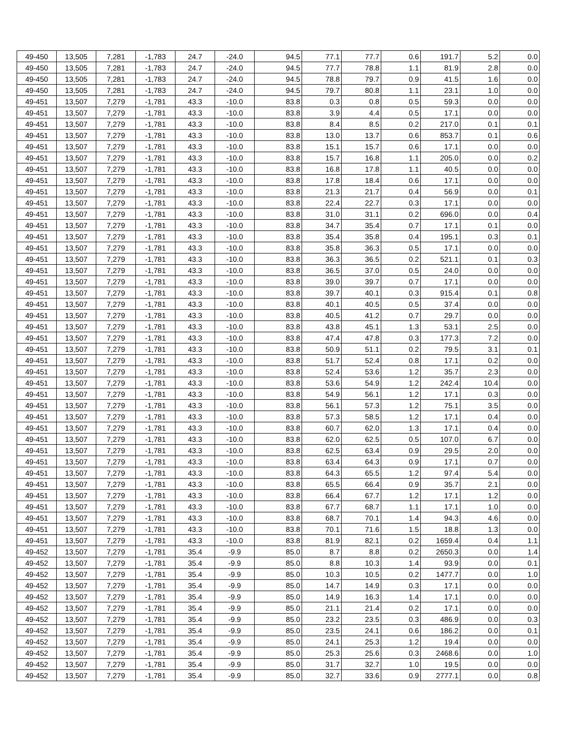| 49-450 | 13,505 | 7,281 | -1,783 | 24.7 | -24.0 | 94.5 | 77.1 | 77.7 | 0.6 | 191.7 | 5.2 | 0.0 |
| 49-450 | 13,505 | 7,281 | -1,783 | 24.7 | -24.0 | 94.5 | 77.7 | 78.8 | 1.1 | 81.9 | 2.8 | 0.0 |
| 49-450 | 13,505 | 7,281 | -1,783 | 24.7 | -24.0 | 94.5 | 78.8 | 79.7 | 0.9 | 41.5 | 1.6 | 0.0 |
| 49-450 | 13,505 | 7,281 | -1,783 | 24.7 | -24.0 | 94.5 | 79.7 | 80.8 | 1.1 | 23.1 | 1.0 | 0.0 |
| 49-451 | 13,507 | 7,279 | -1,781 | 43.3 | -10.0 | 83.8 | 0.3 | 0.8 | 0.5 | 59.3 | 0.0 | 0.0 |
| 49-451 | 13,507 | 7,279 | -1,781 | 43.3 | -10.0 | 83.8 | 3.9 | 4.4 | 0.5 | 17.1 | 0.0 | 0.0 |
| 49-451 | 13,507 | 7,279 | -1,781 | 43.3 | -10.0 | 83.8 | 8.4 | 8.5 | 0.2 | 217.0 | 0.1 | 0.1 |
| 49-451 | 13,507 | 7,279 | -1,781 | 43.3 | -10.0 | 83.8 | 13.0 | 13.7 | 0.6 | 853.7 | 0.1 | 0.6 |
| 49-451 | 13,507 | 7,279 | -1,781 | 43.3 | -10.0 | 83.8 | 15.1 | 15.7 | 0.6 | 17.1 | 0.0 | 0.0 |
| 49-451 | 13,507 | 7,279 | -1,781 | 43.3 | -10.0 | 83.8 | 15.7 | 16.8 | 1.1 | 205.0 | 0.0 | 0.2 |
| 49-451 | 13,507 | 7,279 | -1,781 | 43.3 | -10.0 | 83.8 | 16.8 | 17.8 | 1.1 | 40.5 | 0.0 | 0.0 |
| 49-451 | 13,507 | 7,279 | -1,781 | 43.3 | -10.0 | 83.8 | 17.8 | 18.4 | 0.6 | 17.1 | 0.0 | 0.0 |
| 49-451 | 13,507 | 7,279 | -1,781 | 43.3 | -10.0 | 83.8 | 21.3 | 21.7 | 0.4 | 56.9 | 0.0 | 0.1 |
| 49-451 | 13,507 | 7,279 | -1,781 | 43.3 | -10.0 | 83.8 | 22.4 | 22.7 | 0.3 | 17.1 | 0.0 | 0.0 |
| 49-451 | 13,507 | 7,279 | -1,781 | 43.3 | -10.0 | 83.8 | 31.0 | 31.1 | 0.2 | 696.0 | 0.0 | 0.4 |
| 49-451 | 13,507 | 7,279 | -1,781 | 43.3 | -10.0 | 83.8 | 34.7 | 35.4 | 0.7 | 17.1 | 0.1 | 0.0 |
| 49-451 | 13,507 | 7,279 | -1,781 | 43.3 | -10.0 | 83.8 | 35.4 | 35.8 | 0.4 | 195.1 | 0.3 | 0.1 |
| 49-451 | 13,507 | 7,279 | -1,781 | 43.3 | -10.0 | 83.8 | 35.8 | 36.3 | 0.5 | 17.1 | 0.0 | 0.0 |
| 49-451 | 13,507 | 7,279 | -1,781 | 43.3 | -10.0 | 83.8 | 36.3 | 36.5 | 0.2 | 521.1 | 0.1 | 0.3 |
| 49-451 | 13,507 | 7,279 | -1,781 | 43.3 | -10.0 | 83.8 | 36.5 | 37.0 | 0.5 | 24.0 | 0.0 | 0.0 |
| 49-451 | 13,507 | 7,279 | -1,781 | 43.3 | -10.0 | 83.8 | 39.0 | 39.7 | 0.7 | 17.1 | 0.0 | 0.0 |
| 49-451 | 13,507 | 7,279 | -1,781 | 43.3 | -10.0 | 83.8 | 39.7 | 40.1 | 0.3 | 915.4 | 0.1 | 0.8 |
| 49-451 | 13,507 | 7,279 | -1,781 | 43.3 | -10.0 | 83.8 | 40.1 | 40.5 | 0.5 | 37.4 | 0.0 | 0.0 |
| 49-451 | 13,507 | 7,279 | -1,781 | 43.3 | -10.0 | 83.8 | 40.5 | 41.2 | 0.7 | 29.7 | 0.0 | 0.0 |
| 49-451 | 13,507 | 7,279 | -1,781 | 43.3 | -10.0 | 83.8 | 43.8 | 45.1 | 1.3 | 53.1 | 2.5 | 0.0 |
| 49-451 | 13,507 | 7,279 | -1,781 | 43.3 | -10.0 | 83.8 | 47.4 | 47.8 | 0.3 | 177.3 | 7.2 | 0.0 |
| 49-451 | 13,507 | 7,279 | -1,781 | 43.3 | -10.0 | 83.8 | 50.9 | 51.1 | 0.2 | 79.5 | 3.1 | 0.1 |
| 49-451 | 13,507 | 7,279 | -1,781 | 43.3 | -10.0 | 83.8 | 51.7 | 52.4 | 0.8 | 17.1 | 0.2 | 0.0 |
| 49-451 | 13,507 | 7,279 | -1,781 | 43.3 | -10.0 | 83.8 | 52.4 | 53.6 | 1.2 | 35.7 | 2.3 | 0.0 |
| 49-451 | 13,507 | 7,279 | -1,781 | 43.3 | -10.0 | 83.8 | 53.6 | 54.9 | 1.2 | 242.4 | 10.4 | 0.0 |
| 49-451 | 13,507 | 7,279 | -1,781 | 43.3 | -10.0 | 83.8 | 54.9 | 56.1 | 1.2 | 17.1 | 0.3 | 0.0 |
| 49-451 | 13,507 | 7,279 | -1,781 | 43.3 | -10.0 | 83.8 | 56.1 | 57.3 | 1.2 | 75.1 | 3.5 | 0.0 |
| 49-451 | 13,507 | 7,279 | -1,781 | 43.3 | -10.0 | 83.8 | 57.3 | 58.5 | 1.2 | 17.1 | 0.4 | 0.0 |
| 49-451 | 13,507 | 7,279 | -1,781 | 43.3 | -10.0 | 83.8 | 60.7 | 62.0 | 1.3 | 17.1 | 0.4 | 0.0 |
| 49-451 | 13,507 | 7,279 | -1,781 | 43.3 | -10.0 | 83.8 | 62.0 | 62.5 | 0.5 | 107.0 | 6.7 | 0.0 |
| 49-451 | 13,507 | 7,279 | -1,781 | 43.3 | -10.0 | 83.8 | 62.5 | 63.4 | 0.9 | 29.5 | 2.0 | 0.0 |
| 49-451 | 13,507 | 7,279 | -1,781 | 43.3 | -10.0 | 83.8 | 63.4 | 64.3 | 0.9 | 17.1 | 0.7 | 0.0 |
| 49-451 | 13,507 | 7,279 | -1,781 | 43.3 | -10.0 | 83.8 | 64.3 | 65.5 | 1.2 | 97.4 | 5.4 | 0.0 |
| 49-451 | 13,507 | 7,279 | -1,781 | 43.3 | -10.0 | 83.8 | 65.5 | 66.4 | 0.9 | 35.7 | 2.1 | 0.0 |
| 49-451 | 13,507 | 7,279 | -1,781 | 43.3 | -10.0 | 83.8 | 66.4 | 67.7 | 1.2 | 17.1 | 1.2 | 0.0 |
| 49-451 | 13,507 | 7,279 | -1,781 | 43.3 | -10.0 | 83.8 | 67.7 | 68.7 | 1.1 | 17.1 | 1.0 | 0.0 |
| 49-451 | 13,507 | 7,279 | -1,781 | 43.3 | -10.0 | 83.8 | 68.7 | 70.1 | 1.4 | 94.3 | 4.6 | 0.0 |
| 49-451 | 13,507 | 7,279 | -1,781 | 43.3 | -10.0 | 83.8 | 70.1 | 71.6 | 1.5 | 18.8 | 1.3 | 0.0 |
| 49-451 | 13,507 | 7,279 | -1,781 | 43.3 | -10.0 | 83.8 | 81.9 | 82.1 | 0.2 | 1659.4 | 0.4 | 1.1 |
| 49-452 | 13,507 | 7,279 | -1,781 | 35.4 | -9.9 | 85.0 | 8.7 | 8.8 | 0.2 | 2650.3 | 0.0 | 1.4 |
| 49-452 | 13,507 | 7,279 | -1,781 | 35.4 | -9.9 | 85.0 | 8.8 | 10.3 | 1.4 | 93.9 | 0.0 | 0.1 |
| 49-452 | 13,507 | 7,279 | -1,781 | 35.4 | -9.9 | 85.0 | 10.3 | 10.5 | 0.2 | 1477.7 | 0.0 | 1.0 |
| 49-452 | 13,507 | 7,279 | -1,781 | 35.4 | -9.9 | 85.0 | 14.7 | 14.9 | 0.3 | 17.1 | 0.0 | 0.0 |
| 49-452 | 13,507 | 7,279 | -1,781 | 35.4 | -9.9 | 85.0 | 14.9 | 16.3 | 1.4 | 17.1 | 0.0 | 0.0 |
| 49-452 | 13,507 | 7,279 | -1,781 | 35.4 | -9.9 | 85.0 | 21.1 | 21.4 | 0.2 | 17.1 | 0.0 | 0.0 |
| 49-452 | 13,507 | 7,279 | -1,781 | 35.4 | -9.9 | 85.0 | 23.2 | 23.5 | 0.3 | 486.9 | 0.0 | 0.3 |
| 49-452 | 13,507 | 7,279 | -1,781 | 35.4 | -9.9 | 85.0 | 23.5 | 24.1 | 0.6 | 186.2 | 0.0 | 0.1 |
| 49-452 | 13,507 | 7,279 | -1,781 | 35.4 | -9.9 | 85.0 | 24.1 | 25.3 | 1.2 | 19.4 | 0.0 | 0.0 |
| 49-452 | 13,507 | 7,279 | -1,781 | 35.4 | -9.9 | 85.0 | 25.3 | 25.6 | 0.3 | 2468.6 | 0.0 | 1.0 |
| 49-452 | 13,507 | 7,279 | -1,781 | 35.4 | -9.9 | 85.0 | 31.7 | 32.7 | 1.0 | 19.5 | 0.0 | 0.0 |
| 49-452 | 13,507 | 7,279 | -1,781 | 35.4 | -9.9 | 85.0 | 32.7 | 33.6 | 0.9 | 2777.1 | 0.0 | 0.8 |